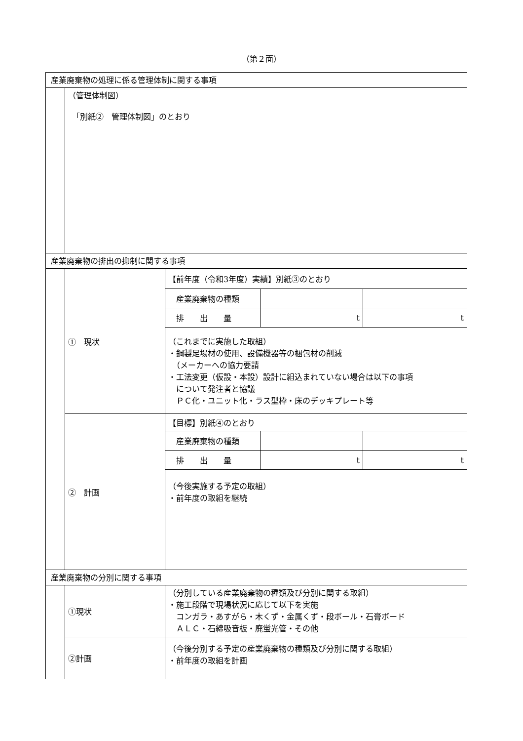（第２面）
| 産業廃棄物の処理に係る管理体制に関する事項 | | | | |
| | （管理体制図） 「別紙② 管理体制図」のとおり | | | |
| 産業廃棄物の排出の抑制に関する事項 | | | | |
| | ① 現状 | 【前年度（令和3年度）実績】別紙③のとおり | | |
| | | 産業廃棄物の種類 | | |
| | | 排 出 量 | t | t |
| | | （これまでに実施した取組） ・鋼製足場材の使用、設備機器等の梱包材の削減 （メーカーへの協力要請 ・工法変更（仮設・本設）設計に組込まれていない場合は以下の事項 について発注者と協議 ＰＣ化・ユニット化・ラス型枠・床のデッキプレート等 | | |
| | ② 計画 | 【目標】別紙④のとおり | | |
| | | 産業廃棄物の種類 | | |
| | | 排 出 量 | t | t |
| | | （今後実施する予定の取組） ・前年度の取組を継続 | | |
| 産業廃棄物の分別に関する事項 | | | | |
| | ①現状 | （分別している産業廃棄物の種類及び分別に関する取組） ・施工段階で現場状況に応じて以下を実施 コンガラ・あすがら・木くず・金属くず・段ボール・石膏ボード ＡＬＣ・石綿吸音板・廃蛍光管・その他 | | |
| | ②計画 | （今後分別する予定の産業廃棄物の種類及び分別に関する取組） ・前年度の取組を計画 | | |